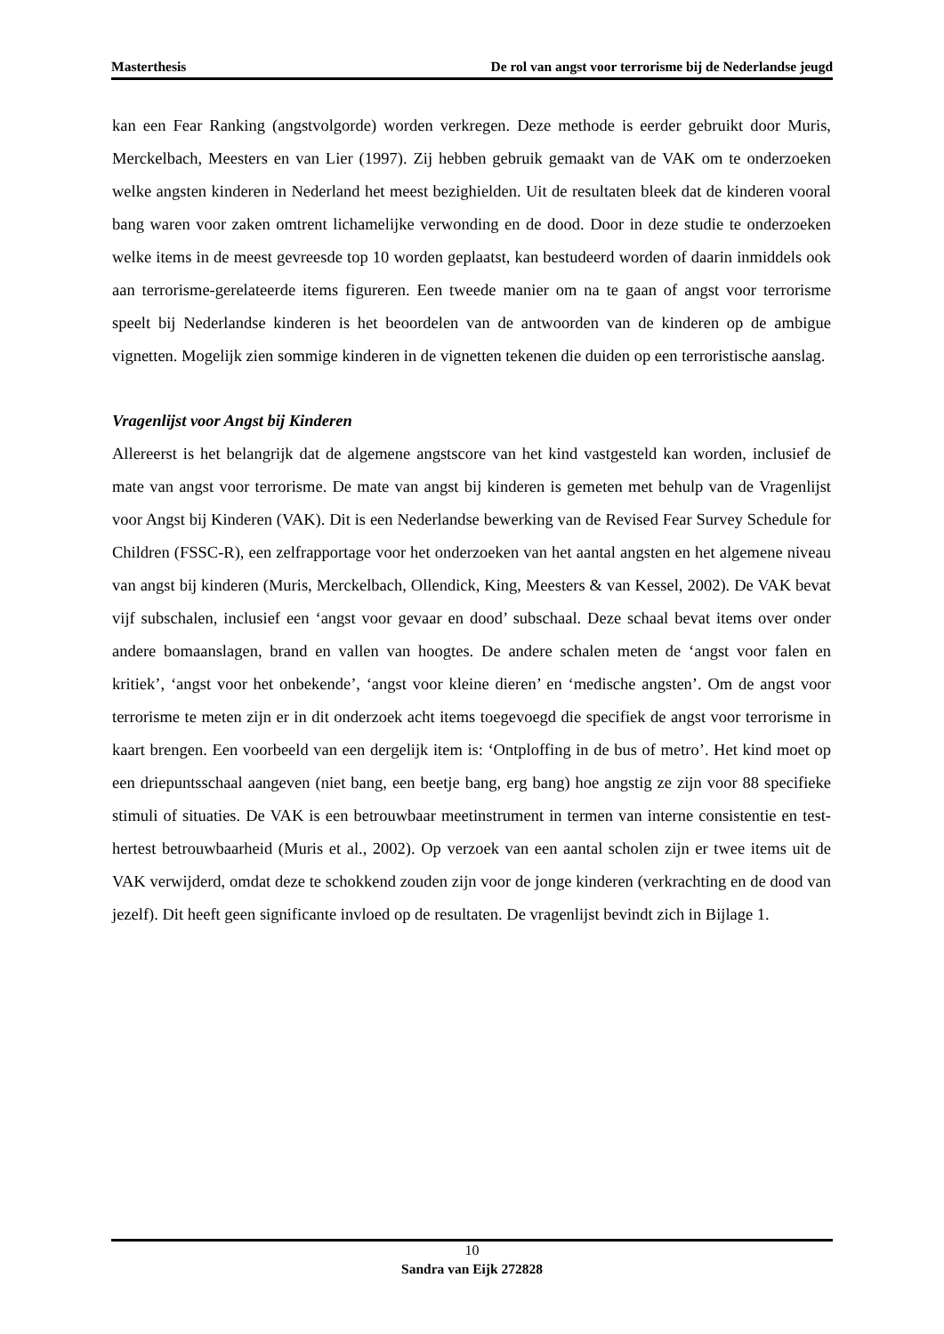Masterthesis De rol van angst voor terrorisme bij de Nederlandse jeugd
kan een Fear Ranking (angstvolgorde) worden verkregen. Deze methode is eerder gebruikt door Muris, Merckelbach, Meesters en van Lier (1997). Zij hebben gebruik gemaakt van de VAK om te onderzoeken welke angsten kinderen in Nederland het meest bezighielden. Uit de resultaten bleek dat de kinderen vooral bang waren voor zaken omtrent lichamelijke verwonding en de dood. Door in deze studie te onderzoeken welke items in de meest gevreesde top 10 worden geplaatst, kan bestudeerd worden of daarin inmiddels ook aan terrorisme-gerelateerde items figureren. Een tweede manier om na te gaan of angst voor terrorisme speelt bij Nederlandse kinderen is het beoordelen van de antwoorden van de kinderen op de ambigue vignetten. Mogelijk zien sommige kinderen in de vignetten tekenen die duiden op een terroristische aanslag.
Vragenlijst voor Angst bij Kinderen
Allereerst is het belangrijk dat de algemene angstscore van het kind vastgesteld kan worden, inclusief de mate van angst voor terrorisme. De mate van angst bij kinderen is gemeten met behulp van de Vragenlijst voor Angst bij Kinderen (VAK). Dit is een Nederlandse bewerking van de Revised Fear Survey Schedule for Children (FSSC-R), een zelfrapportage voor het onderzoeken van het aantal angsten en het algemene niveau van angst bij kinderen (Muris, Merckelbach, Ollendick, King, Meesters & van Kessel, 2002). De VAK bevat vijf subschalen, inclusief een ‘angst voor gevaar en dood’ subschaal. Deze schaal bevat items over onder andere bomaanslagen, brand en vallen van hoogtes. De andere schalen meten de ‘angst voor falen en kritiek’, ‘angst voor het onbekende’, ‘angst voor kleine dieren’ en ‘medische angsten’. Om de angst voor terrorisme te meten zijn er in dit onderzoek acht items toegevoegd die specifiek de angst voor terrorisme in kaart brengen. Een voorbeeld van een dergelijk item is: ‘Ontploffing in de bus of metro’. Het kind moet op een driepuntsschaal aangeven (niet bang, een beetje bang, erg bang) hoe angstig ze zijn voor 88 specifieke stimuli of situaties. De VAK is een betrouwbaar meetinstrument in termen van interne consistentie en test-hertest betrouwbaarheid (Muris et al., 2002). Op verzoek van een aantal scholen zijn er twee items uit de VAK verwijderd, omdat deze te schokkend zouden zijn voor de jonge kinderen (verkrachting en de dood van jezelf). Dit heeft geen significante invloed op de resultaten. De vragenlijst bevindt zich in Bijlage 1.
10
Sandra van Eijk 272828